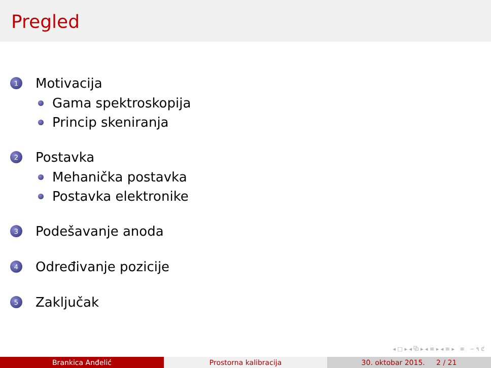Pregled
1 Motivacija
Gama spektroskopija
Princip skeniranja
2 Postavka
Mehanička postavka
Postavka elektronike
3 Podešavanje anoda
4 Određivanje pozicije
5 Zaključak
◂ □ ▸ ◂ ⧉ ▸ ◂ ≡ ▸ ◂ ≡ ▸ ≡ ∽ ۹ ℭ
Brankica Anđelić Prostorna kalibracija 30. oktobar 2015. 2 / 21